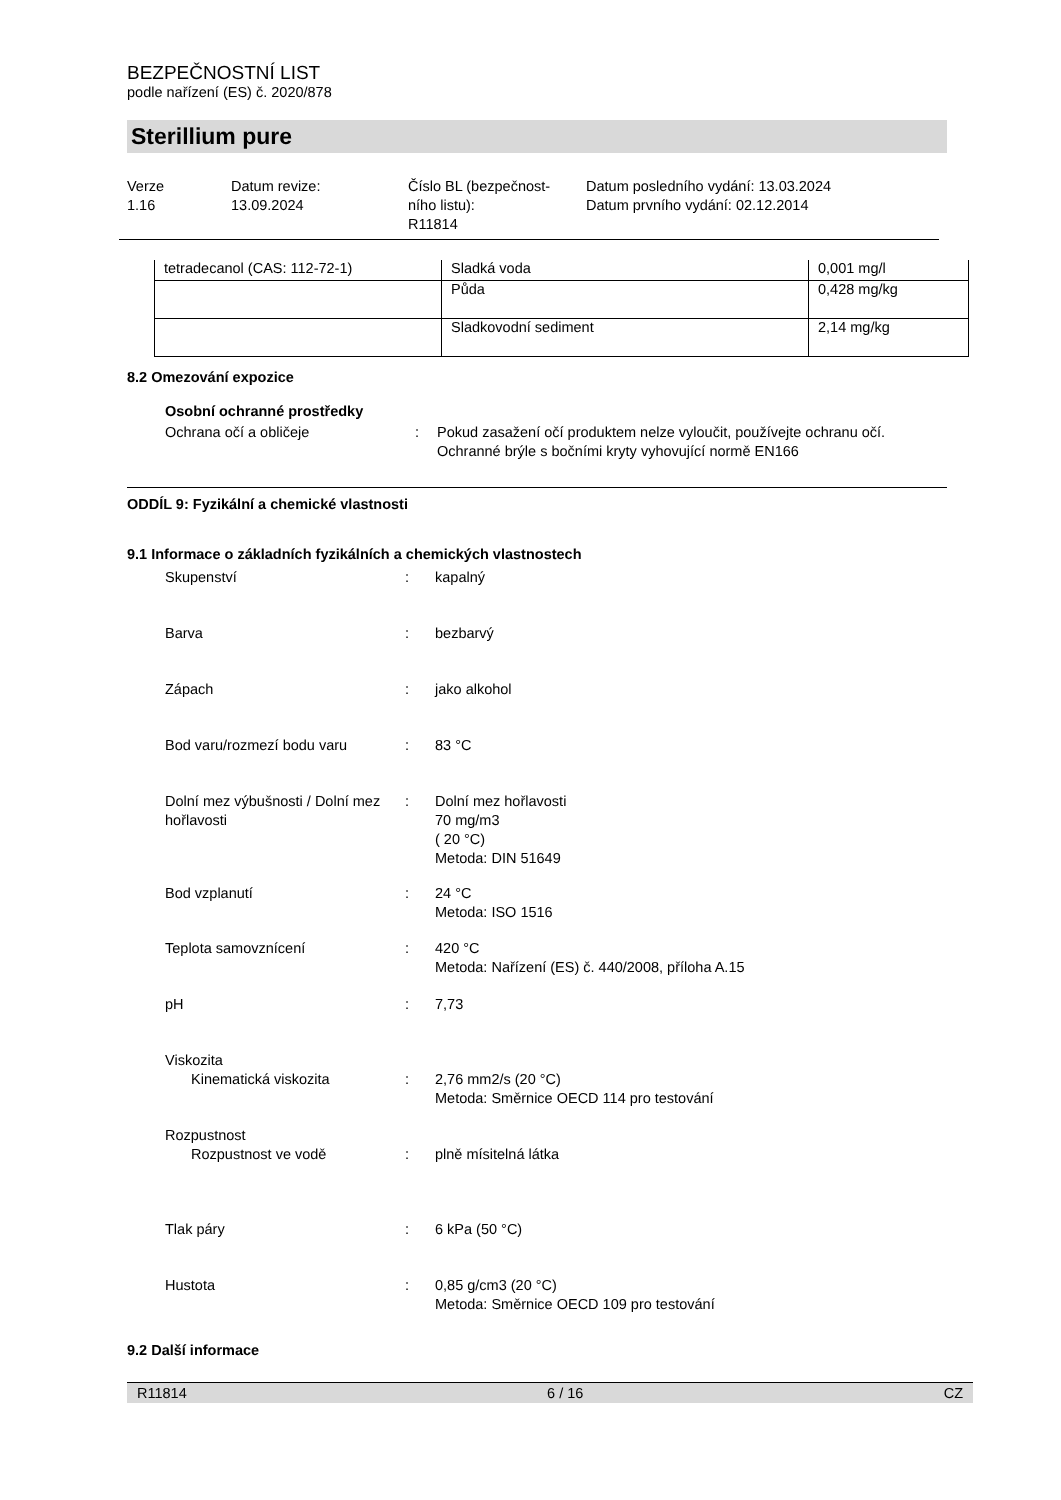BEZPEČNOSTNÍ LIST
podle nařízení (ES) č. 2020/878
Sterillium pure
Verze
1.16
Datum revize:
13.09.2024
Číslo BL (bezpečnost-
ního listu):
R11814
Datum posledního vydání: 13.03.2024
Datum prvního vydání: 02.12.2014
| tetradecanol (CAS: 112-72-1) | Sladká voda | 0,001 mg/l |
| | Půda | 0,428 mg/kg |
| | Sladkovodní sediment | 2,14 mg/kg |
8.2 Omezování expozice
Osobní ochranné prostředky
Ochrana očí a obličeje
:
Pokud zasažení očí produktem nelze vyloučit, používejte ochranu očí.
Ochranné brýle s bočními kryty vyhovující normě EN166
ODDÍL 9: Fyzikální a chemické vlastnosti
9.1 Informace o základních fyzikálních a chemických vlastnostech
Skupenství
:
kapalný
Barva
:
bezbarvý
Zápach
:
jako alkohol
Bod varu/rozmezí bodu varu
:
83 °C
Dolní mez výbušnosti / Dolní mez hořlavosti
:
Dolní mez hořlavosti
70 mg/m3
( 20 °C)
Metoda: DIN 51649
Bod vzplanutí
:
24 °C
Metoda: ISO 1516
Teplota samovznícení
:
420 °C
Metoda: Nařízení (ES) č. 440/2008, příloha A.15
pH
:
7,73
Viskozita
Kinematická viskozita
:
2,76 mm2/s (20 °C)
Metoda: Směrnice OECD 114 pro testování
Rozpustnost
Rozpustnost ve vodě
:
plně mísitelná látka
Tlak páry
:
6 kPa (50 °C)
Hustota
:
0,85 g/cm3 (20 °C)
Metoda: Směrnice OECD 109 pro testování
9.2 Další informace
R11814 6 / 16 CZ